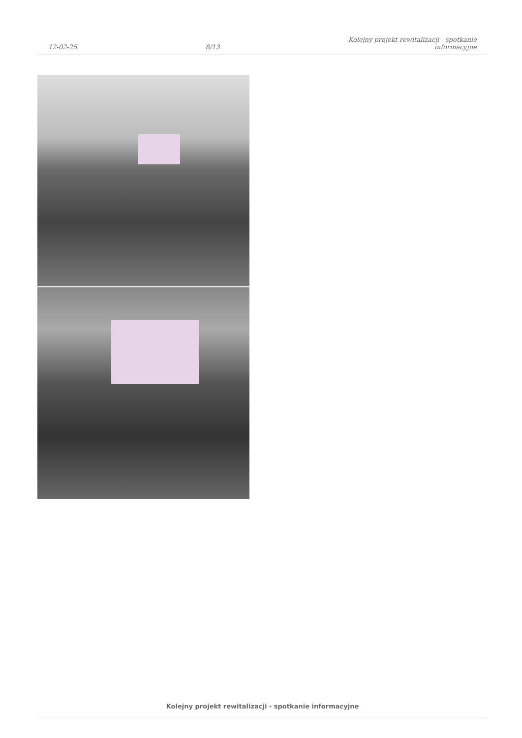12-02-25
8/13
Kolejny projekt rewitalizacji - spotkanie
informacyjne
Kolejny projekt rewitalizacji - spotkanie informacyjne